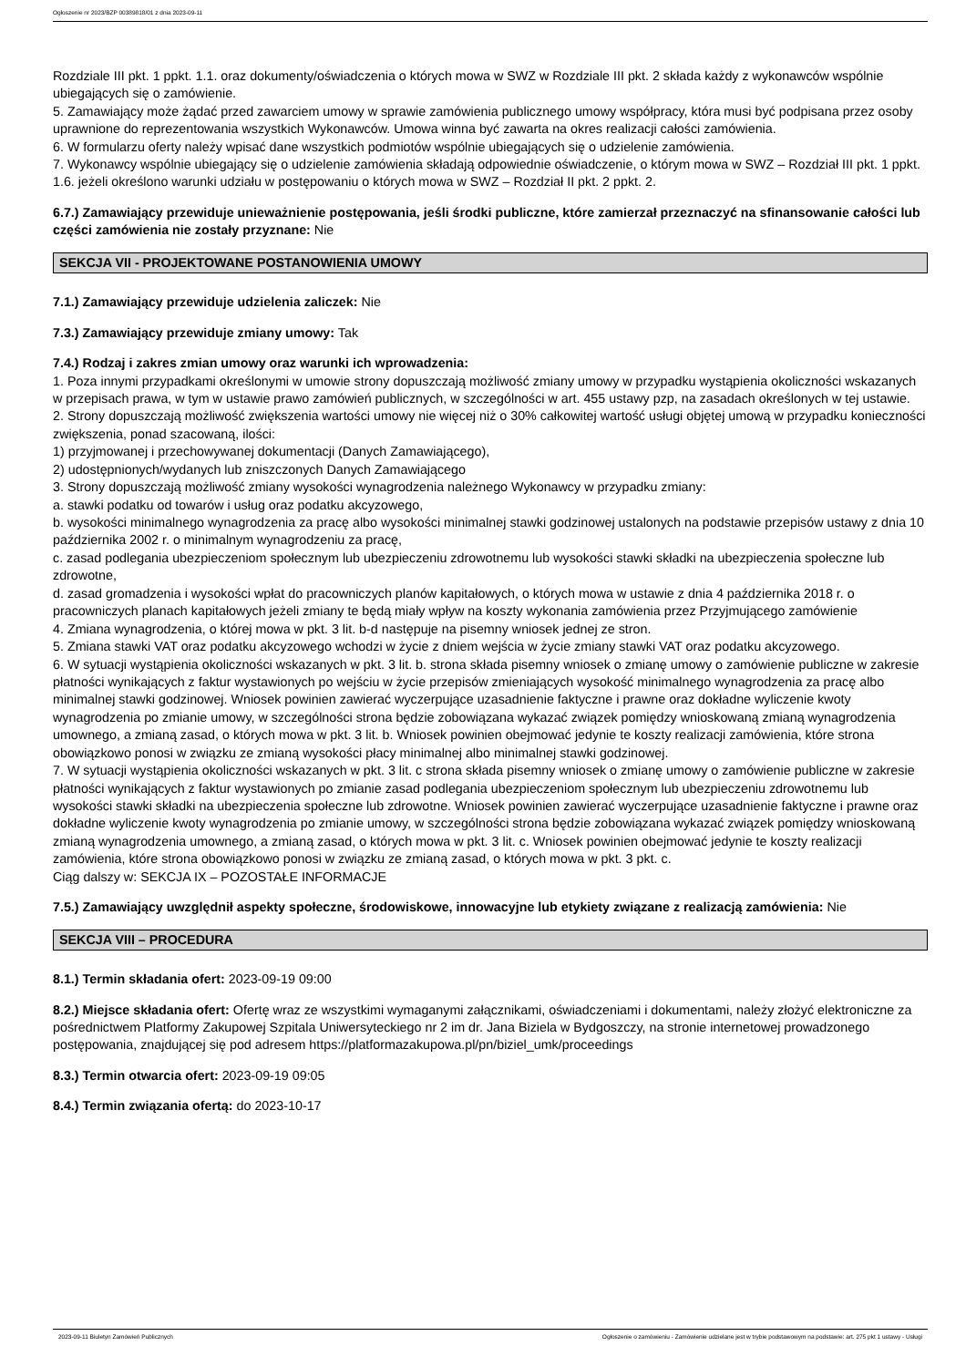Ogłoszenie nr 2023/BZP 00389818/01 z dnia 2023-09-11
Rozdziale III pkt. 1 ppkt. 1.1. oraz dokumenty/oświadczenia o których mowa w SWZ w Rozdziale III pkt. 2 składa każdy z wykonawców wspólnie ubiegających się o zamówienie.
5. Zamawiający może żądać przed zawarciem umowy w sprawie zamówienia publicznego umowy współpracy, która musi być podpisana przez osoby uprawnione do reprezentowania wszystkich Wykonawców. Umowa winna być zawarta na okres realizacji całości zamówienia.
6. W formularzu oferty należy wpisać dane wszystkich podmiotów wspólnie ubiegających się o udzielenie zamówienia.
7. Wykonawcy wspólnie ubiegający się o udzielenie zamówienia składają odpowiednie oświadczenie, o którym mowa w SWZ – Rozdział III pkt. 1 ppkt. 1.6. jeżeli określono warunki udziału w postępowaniu o których mowa w SWZ – Rozdział II pkt. 2 ppkt. 2.
6.7.) Zamawiający przewiduje unieważnienie postępowania, jeśli środki publiczne, które zamierzał przeznaczyć na sfinansowanie całości lub części zamówienia nie zostały przyznane: Nie
SEKCJA VII - PROJEKTOWANE POSTANOWIENIA UMOWY
7.1.) Zamawiający przewiduje udzielenia zaliczek: Nie
7.3.) Zamawiający przewiduje zmiany umowy: Tak
7.4.) Rodzaj i zakres zmian umowy oraz warunki ich wprowadzenia:
1. Poza innymi przypadkami określonymi w umowie strony dopuszczają możliwość zmiany umowy w przypadku wystąpienia okoliczności wskazanych w przepisach prawa, w tym w ustawie prawo zamówień publicznych, w szczególności w art. 455 ustawy pzp, na zasadach określonych w tej ustawie.
2. Strony dopuszczają możliwość zwiększenia wartości umowy nie więcej niż o 30% całkowitej wartość usługi objętej umową w przypadku konieczności zwiększenia, ponad szacowaną, ilości:
1) przyjmowanej i przechowywanej dokumentacji (Danych Zamawiającego),
2) udostępnionych/wydanych lub zniszczonych Danych Zamawiającego
3. Strony dopuszczają możliwość zmiany wysokości wynagrodzenia należnego Wykonawcy w przypadku zmiany:
a. stawki podatku od towarów i usług oraz podatku akcyzowego,
b. wysokości minimalnego wynagrodzenia za pracę albo wysokości minimalnej stawki godzinowej ustalonych na podstawie przepisów ustawy z dnia 10 października 2002 r. o minimalnym wynagrodzeniu za pracę,
c. zasad podlegania ubezpieczeniom społecznym lub ubezpieczeniu zdrowotnemu lub wysokości stawki składki na ubezpieczenia społeczne lub zdrowotne,
d. zasad gromadzenia i wysokości wpłat do pracowniczych planów kapitałowych, o których mowa w ustawie z dnia 4 października 2018 r. o pracowniczych planach kapitałowych jeżeli zmiany te będą miały wpływ na koszty wykonania zamówienia przez Przyjmującego zamówienie
4. Zmiana wynagrodzenia, o której mowa w pkt. 3 lit. b-d następuje na pisemny wniosek jednej ze stron.
5. Zmiana stawki VAT oraz podatku akcyzowego wchodzi w życie z dniem wejścia w życie zmiany stawki VAT oraz podatku akcyzowego.
6. W sytuacji wystąpienia okoliczności wskazanych w pkt. 3 lit. b. strona składa pisemny wniosek o zmianę umowy o zamówienie publiczne w zakresie płatności wynikających z faktur wystawionych po wejściu w życie przepisów zmieniających wysokość minimalnego wynagrodzenia za pracę albo minimalnej stawki godzinowej. Wniosek powinien zawierać wyczerpujące uzasadnienie faktyczne i prawne oraz dokładne wyliczenie kwoty wynagrodzenia po zmianie umowy, w szczególności strona będzie zobowiązana wykazać związek pomiędzy wnioskowaną zmianą wynagrodzenia umownego, a zmianą zasad, o których mowa w pkt. 3 lit. b. Wniosek powinien obejmować jedynie te koszty realizacji zamówienia, które strona obowiązkowo ponosi w związku ze zmianą wysokości płacy minimalnej albo minimalnej stawki godzinowej.
7. W sytuacji wystąpienia okoliczności wskazanych w pkt. 3 lit. c strona składa pisemny wniosek o zmianę umowy o zamówienie publiczne w zakresie płatności wynikających z faktur wystawionych po zmianie zasad podlegania ubezpieczeniom społecznym lub ubezpieczeniu zdrowotnemu lub wysokości stawki składki na ubezpieczenia społeczne lub zdrowotne. Wniosek powinien zawierać wyczerpujące uzasadnienie faktyczne i prawne oraz dokładne wyliczenie kwoty wynagrodzenia po zmianie umowy, w szczególności strona będzie zobowiązana wykazać związek pomiędzy wnioskowaną zmianą wynagrodzenia umownego, a zmianą zasad, o których mowa w pkt. 3 lit. c. Wniosek powinien obejmować jedynie te koszty realizacji zamówienia, które strona obowiązkowo ponosi w związku ze zmianą zasad, o których mowa w pkt. 3 pkt. c.
Ciąg dalszy w: SEKCJA IX – POZOSTAŁE INFORMACJE
7.5.) Zamawiający uwzględnił aspekty społeczne, środowiskowe, innowacyjne lub etykiety związane z realizacją zamówienia: Nie
SEKCJA VIII – PROCEDURA
8.1.) Termin składania ofert: 2023-09-19 09:00
8.2.) Miejsce składania ofert: Ofertę wraz ze wszystkimi wymaganymi załącznikami, oświadczeniami i dokumentami, należy złożyć elektroniczne za pośrednictwem Platformy Zakupowej Szpitala Uniwersyteckiego nr 2 im dr. Jana Biziela w Bydgoszczy, na stronie internetowej prowadzonego postępowania, znajdującej się pod adresem https://platformazakupowa.pl/pn/biziel_umk/proceedings
8.3.) Termin otwarcia ofert: 2023-09-19 09:05
8.4.) Termin związania ofertą: do 2023-10-17
2023-09-11 Biuletyn Zamówień Publicznych Ogłoszenie o zamówieniu - Zamówienie udzielane jest w trybie podstawowym na podstawie: art. 275 pkt 1 ustawy - Usługi